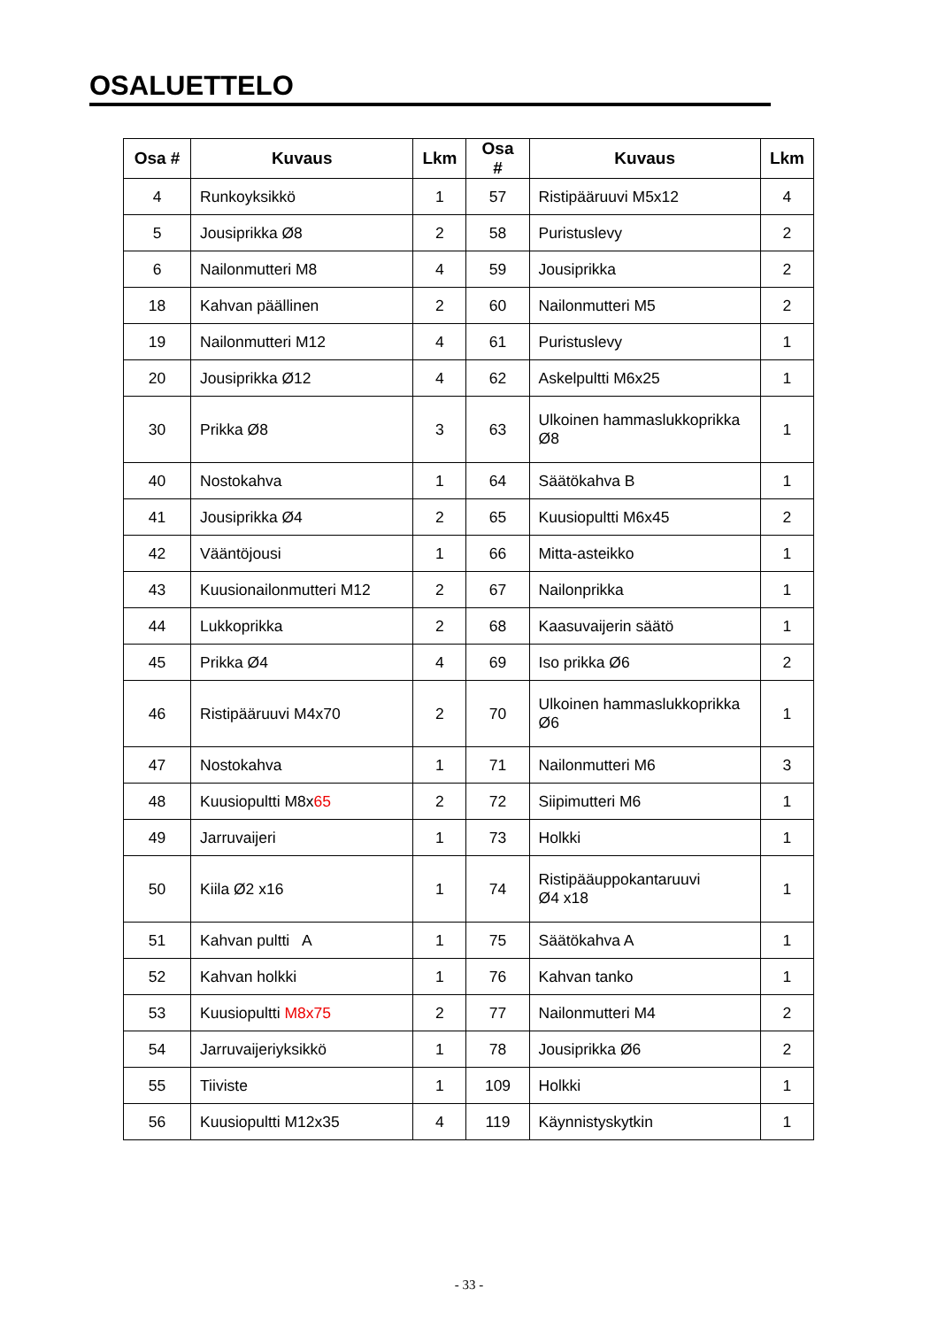OSALUETTELO
| Osa # | Kuvaus | Lkm | Osa # | Kuvaus | Lkm |
| --- | --- | --- | --- | --- | --- |
| 4 | Runkoyksikkö | 1 | 57 | Ristipääruuvi M5x12 | 4 |
| 5 | Jousiprikka Ø8 | 2 | 58 | Puristuslevy | 2 |
| 6 | Nailonmutteri M8 | 4 | 59 | Jousiprikka | 2 |
| 18 | Kahvan päällinen | 2 | 60 | Nailonmutteri M5 | 2 |
| 19 | Nailonmutteri M12 | 4 | 61 | Puristuslevy | 1 |
| 20 | Jousiprikka Ø12 | 4 | 62 | Askelpultti M6x25 | 1 |
| 30 | Prikka Ø8 | 3 | 63 | Ulkoinen hammaslukkoprikka Ø8 | 1 |
| 40 | Nostokahva | 1 | 64 | Säätökahva B | 1 |
| 41 | Jousiprikka Ø4 | 2 | 65 | Kuusiopultti M6x45 | 2 |
| 42 | Vääntöjousi | 1 | 66 | Mitta-asteikko | 1 |
| 43 | Kuusionailonmutteri M12 | 2 | 67 | Nailonprikka | 1 |
| 44 | Lukkoprikka | 2 | 68 | Kaasuvaijerin säätö | 1 |
| 45 | Prikka Ø4 | 4 | 69 | Iso prikka Ø6 | 2 |
| 46 | Ristipääruuvi M4x70 | 2 | 70 | Ulkoinen hammaslukkoprikka Ø6 | 1 |
| 47 | Nostokahva | 1 | 71 | Nailonmutteri M6 | 3 |
| 48 | Kuusiopultti M8x 65 | 2 | 72 | Siipimutteri M6 | 1 |
| 49 | Jarruvaijeri | 1 | 73 | Holkki | 1 |
| 50 | Kiila Ø2 x16 | 1 | 74 | Ristipääuppokantaruuvi Ø4 x18 | 1 |
| 51 | Kahvan pultti A | 1 | 75 | Säätökahva A | 1 |
| 52 | Kahvan holkki | 1 | 76 | Kahvan tanko | 1 |
| 53 | Kuusiopultti M8x75 | 2 | 77 | Nailonmutteri M4 | 2 |
| 54 | Jarruvaijeriyksikkö | 1 | 78 | Jousiprikka Ø6 | 2 |
| 55 | Tiiviste | 1 | 109 | Holkki | 1 |
| 56 | Kuusiopultti M12x35 | 4 | 119 | Käynnistyskytkin | 1 |
- 33 -